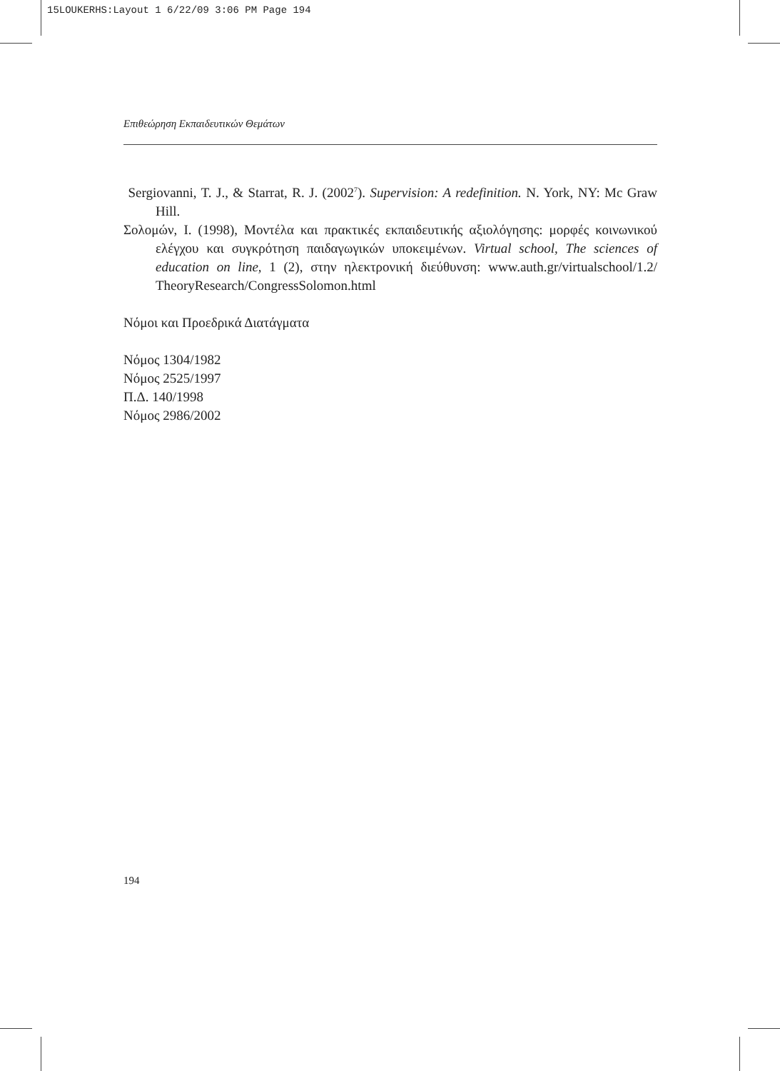15LOUKERHS:Layout 1 6/22/09 3:06 PM Page 194
Επιθεώρηση Εκπαιδευτικών Θεμάτων
Sergiovanni, T. J., & Starrat, R. J. (2002<sup>7</sup>). Supervision: A redefinition. N. York, NY: Mc Graw Hill.
Σολομών, Ι. (1998), Μοντέλα και πρακτικές εκπαιδευτικής αξιολόγησης: μορφές κοινωνικού ελέγχου και συγκρότηση παιδαγωγικών υποκειμένων. Virtual school, The sciences of education on line, 1 (2), στην ηλεκτρονική διεύθυνση: www.auth.gr/virtualschool/1.2/ TheoryResearch/CongressSolomon.html
Νόμοι και Προεδρικά Διατάγματα
Νόμος 1304/1982
Νόμος 2525/1997
Π.Δ. 140/1998
Νόμος 2986/2002
194